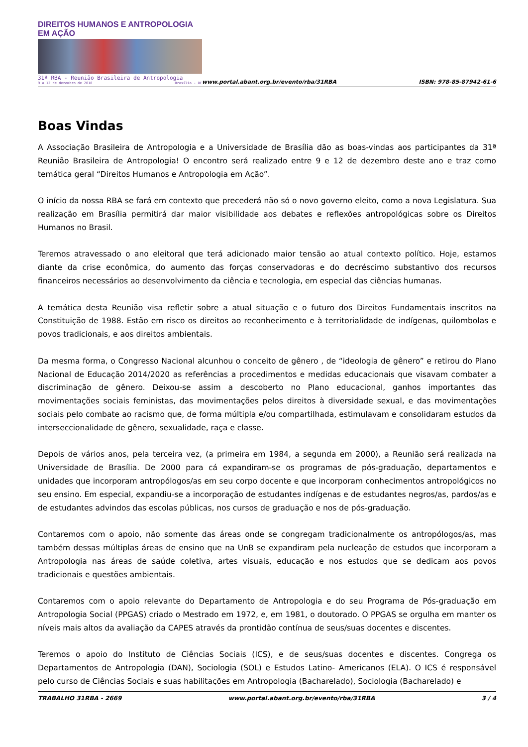DIREITOS HUMANOS E ANTROPOLOGIA EM AÇÃO
31ª RBA - Reunião Brasileira de Antropologia
9 a 12 de dezembro de 2018 Brasília - DF
www.portal.abant.org.br/evento/rba/31RBA
ISBN: 978-85-87942-61-6
Boas Vindas
A Associação Brasileira de Antropologia e a Universidade de Brasília dão as boas-vindas aos participantes da 31ª Reunião Brasileira de Antropologia! O encontro será realizado entre 9 e 12 de dezembro deste ano e traz como temática geral “Direitos Humanos e Antropologia em Ação”.
O início da nossa RBA se fará em contexto que precederá não só o novo governo eleito, como a nova Legislatura. Sua realização em Brasília permitirá dar maior visibilidade aos debates e reflexões antropológicas sobre os Direitos Humanos no Brasil.
Teremos atravessado o ano eleitoral que terá adicionado maior tensão ao atual contexto político. Hoje, estamos diante da crise econômica, do aumento das forças conservadoras e do decréscimo substantivo dos recursos financeiros necessários ao desenvolvimento da ciência e tecnologia, em especial das ciências humanas.
A temática desta Reunião visa refletir sobre a atual situação e o futuro dos Direitos Fundamentais inscritos na Constituição de 1988. Estão em risco os direitos ao reconhecimento e à territorialidade de indígenas, quilombolas e povos tradicionais, e aos direitos ambientais.
Da mesma forma, o Congresso Nacional alcunhou o conceito de gênero , de “ideologia de gênero” e retirou do Plano Nacional de Educação 2014/2020 as referências a procedimentos e medidas educacionais que visavam combater a discriminação de gênero. Deixou-se assim a descoberto no Plano educacional, ganhos importantes das movimentações sociais feministas, das movimentações pelos direitos à diversidade sexual, e das movimentações sociais pelo combate ao racismo que, de forma múltipla e/ou compartilhada, estimulavam e consolidaram estudos da interseccionalidade de gênero, sexualidade, raça e classe.
Depois de vários anos, pela terceira vez, (a primeira em 1984, a segunda em 2000), a Reunião será realizada na Universidade de Brasília. De 2000 para cá expandiram-se os programas de pós-graduação, departamentos e unidades que incorporam antropólogos/as em seu corpo docente e que incorporam conhecimentos antropológicos no seu ensino. Em especial, expandiu-se a incorporação de estudantes indígenas e de estudantes negros/as, pardos/as e de estudantes advindos das escolas públicas, nos cursos de graduação e nos de pós-graduação.
Contaremos com o apoio, não somente das áreas onde se congregam tradicionalmente os antropólogos/as, mas também dessas múltiplas áreas de ensino que na UnB se expandiram pela nucleação de estudos que incorporam a Antropologia nas áreas de saúde coletiva, artes visuais, educação e nos estudos que se dedicam aos povos tradicionais e questões ambientais.
Contaremos com o apoio relevante do Departamento de Antropologia e do seu Programa de Pós-graduação em Antropologia Social (PPGAS) criado o Mestrado em 1972, e, em 1981, o doutorado. O PPGAS se orgulha em manter os níveis mais altos da avaliação da CAPES através da prontidão contínua de seus/suas docentes e discentes.
Teremos o apoio do Instituto de Ciências Sociais (ICS), e de seus/suas docentes e discentes. Congrega os Departamentos de Antropologia (DAN), Sociologia (SOL) e Estudos Latino- Americanos (ELA). O ICS é responsável pelo curso de Ciências Sociais e suas habilitações em Antropologia (Bacharelado), Sociologia (Bacharelado) e
TRABALHO 31RBA - 2669 www.portal.abant.org.br/evento/rba/31RBA 3 / 4